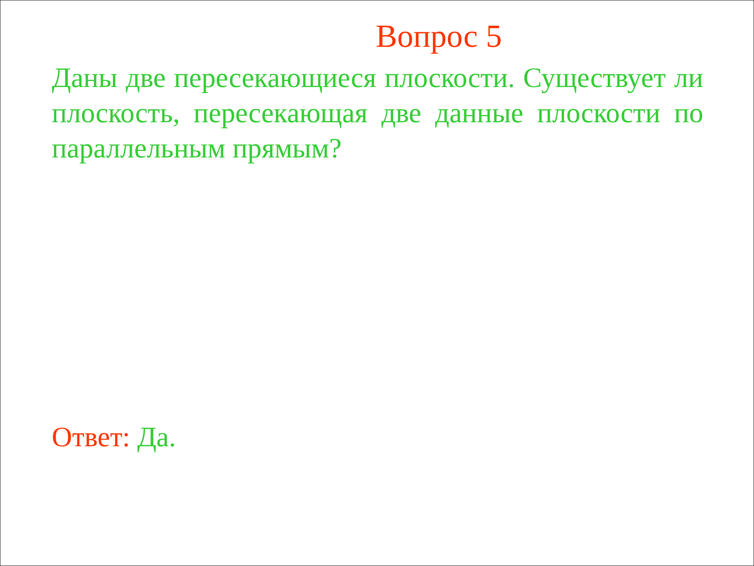Вопрос 5
Даны две пересекающиеся плоскости. Существует ли плоскость, пересекающая две данные плоскости по параллельным прямым?
Ответ: Да.